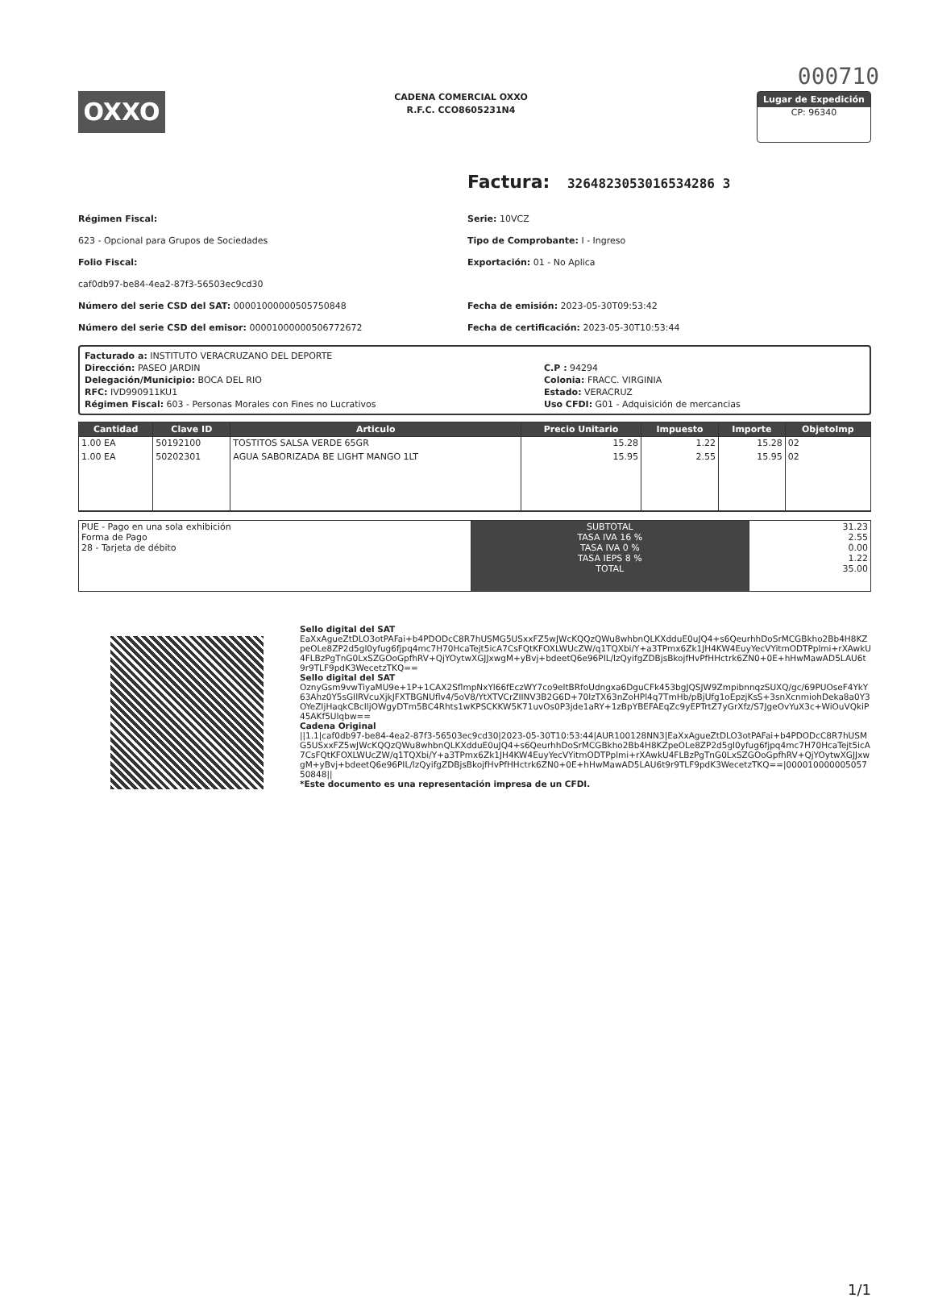000710
OXXO
CADENA COMERCIAL OXXO
R.F.C. CCO8605231N4
Lugar de Expedición
CP: 96340
Factura: 3264823053016534286 3
Régimen Fiscal:
623 - Opcional para Grupos de Sociedades
Folio Fiscal:
caf0db97-be84-4ea2-87f3-56503ec9cd30
Número del serie CSD del SAT: 00001000000505750848
Número del serie CSD del emisor: 00001000000506772672
Serie: 10VCZ
Tipo de Comprobante: I - Ingreso
Exportación: 01 - No Aplica
Fecha de emisión: 2023-05-30T09:53:42
Fecha de certificación: 2023-05-30T10:53:44
Facturado a: INSTITUTO VERACRUZANO DEL DEPORTE
Dirección: PASEO JARDIN
Delegación/Municipio: BOCA DEL RIO
RFC: IVD990911KU1
Régimen Fiscal: 603 - Personas Morales con Fines no Lucrativos
C.P : 94294
Colonia: FRACC. VIRGINIA
Estado: VERACRUZ
Uso CFDI: G01 - Adquisición de mercancias
| Cantidad | Clave ID | Articulo | Precio Unitario | Impuesto | Importe | ObjetoImp |
| --- | --- | --- | --- | --- | --- | --- |
| 1.00 EA | 50192100 | TOSTITOS SALSA VERDE 65GR | 15.28 | 1.22 | 15.28 | 02 |
| 1.00 EA | 50202301 | AGUA SABORIZADA BE LIGHT MANGO 1LT | 15.95 | 2.55 | 15.95 | 02 |
| PUE - Pago en una sola exhibición Forma de Pago 28 - Tarjeta de débito | SUBTOTAL TASA IVA 16 % TASA IVA 0 % TASA IEPS 8 % TOTAL | 31.23 2.55 0.00 1.22 35.00 |
Sello digital del SAT
EaXxAgueZtDLO3otPAFai+b4PDODcC8R7hUSMG5USxxFZ5wJWcKQQzQWu8whbnQLKXdduE0uJQ4+s6QeurhhDoSrMCGBkho2Bb4H8KZpeOLe8ZP2d5gl0yfug6fjpq4mc7H70HcaTejt5icA7CsFQtKFOXLWUcZW/q1TQXbi/Y+a3TPmx6Zk1JH4KW4EuyYecVYitmODTPplmi+rXAwkU4FLBzPgTnG0LxSZGOoGpfhRV+QjYOytwXGJJxwgM+yBvj+bdeetQ6e96PIL/lzQyifgZDBjsBkojfHvPfHHctrk6ZN0+0E+hHwMawAD5LAU6t9r9TLF9pdK3WecetzTKQ==
Sello digital del SAT
OznyGsm9vwTiyaMU9e+1P+1CAX2SflmpNxYl66fEczWY7co9eltBRfoUdngxa6DguCFk453bgJQSJW9ZmpibnnqzSUXQ/gc/69PUOseF4YkY63Ahz0Y5sGIlRVcuXjkJFXTBGNUflv4/5oV8/YtXTVCrZIINV3B2G6D+70lzTX63nZoHPl4q7TmHb/pBjUfg1oEpzjKsS+3snXcnmiohDeka8a0Y3OYeZIjHaqkCBcIljOWgyDTm5BC4Rhts1wKPSCKKW5K71uvOs0P3jde1aRY+1zBpYBEFAEqZc9yEPTrtZ7yGrXfz/S7JgeOvYuX3c+WiOuVQkiP45AKf5UIqbw==
Cadena Original
||1.1|caf0db97-be84-4ea2-87f3-56503ec9cd30|2023-05-30T10:53:44|AUR100128NN3|EaXxAgueZtDLO3otPAFai+b4PDODcC8R7hUSMG5USxxFZ5wJWcKQQzQWu8whbnQLKXdduE0uJQ4+s6QeurhhDoSrMCGBkho2Bb4H8KZpeOLe8ZP2d5gl0yfug6fjpq4mc7H70HcaTejt5icA7CsFQtKFOXLWUcZW/q1TQXbi/Y+a3TPmx6Zk1JH4KW4EuyYecVYitmODTPplmi+rXAwkU4FLBzPgTnG0LxSZGOoGpfhRV+QjYOytwXGJJxwgM+yBvj+bdeetQ6e96PIL/lzQyifgZDBjsBkojfHvPfHHctrk6ZN0+0E+hHwMawAD5LAU6t9r9TLF9pdK3WecetzTKQ==|00001000000505750848||
*Este documento es una representación impresa de un CFDI.
1/1